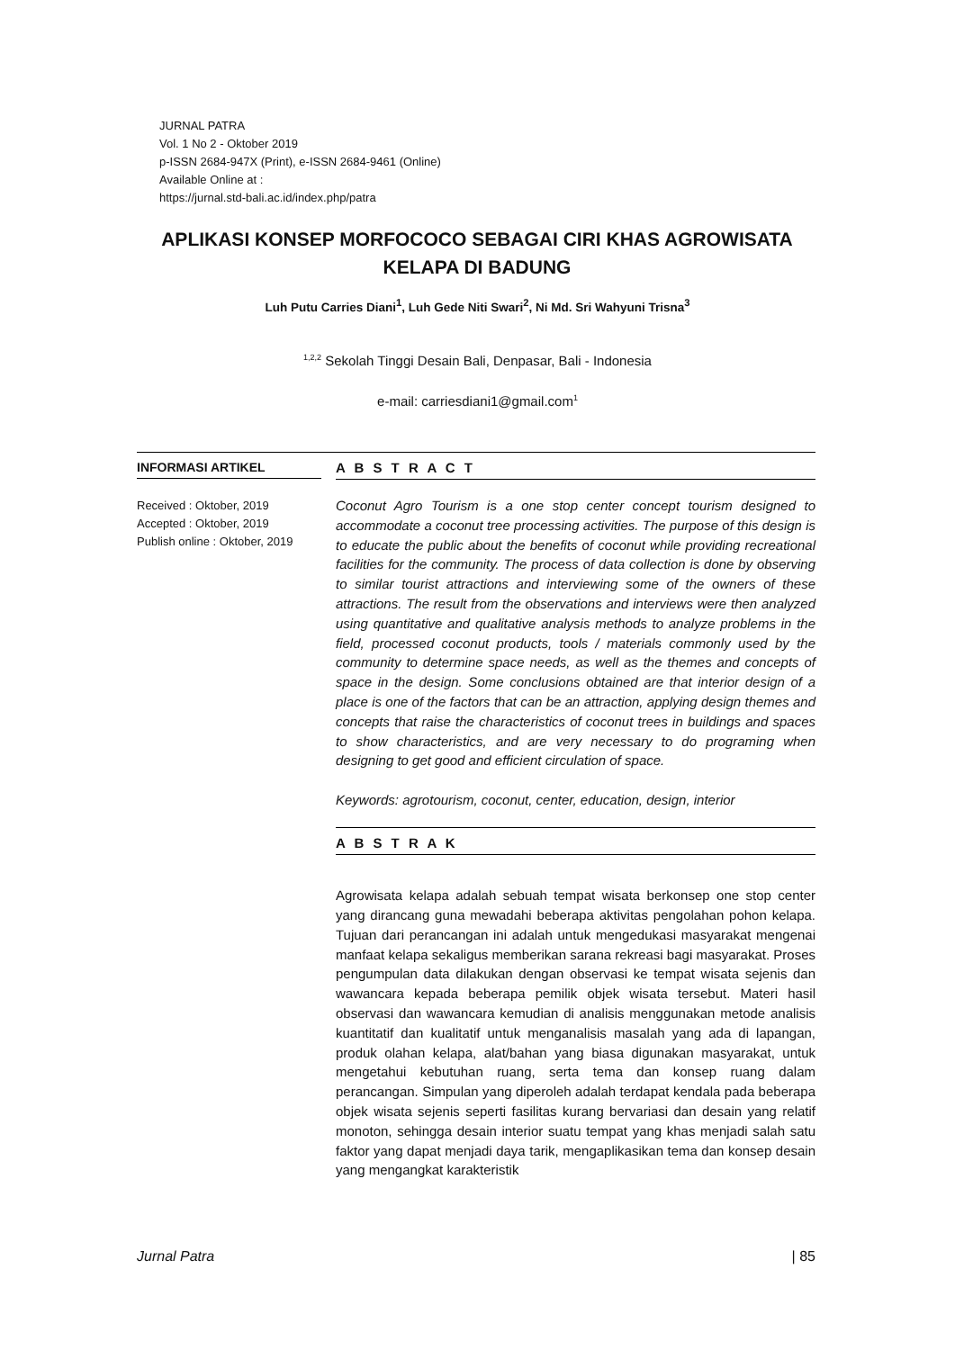JURNAL PATRA
Vol. 1 No 2 - Oktober 2019
p-ISSN 2684-947X (Print), e-ISSN 2684-9461 (Online)
Available Online at :
https://jurnal.std-bali.ac.id/index.php/patra
APLIKASI KONSEP MORFOCOCO SEBAGAI CIRI KHAS AGROWISATA KELAPA DI BADUNG
Luh Putu Carries Diani<sup>1</sup>, Luh Gede Niti Swari<sup>2</sup>, Ni Md. Sri Wahyuni Trisna<sup>3</sup>
<sup>1,2,2</sup> Sekolah Tinggi Desain Bali, Denpasar, Bali - Indonesia
e-mail: carriesdiani1@gmail.com<sup>1</sup>
INFORMASI ARTIKEL
Received : Oktober, 2019
Accepted : Oktober, 2019
Publish online : Oktober, 2019
A B S T R A C T
Coconut Agro Tourism is a one stop center concept tourism designed to accommodate a coconut tree processing activities. The purpose of this design is to educate the public about the benefits of coconut while providing recreational facilities for the community. The process of data collection is done by observing to similar tourist attractions and interviewing some of the owners of these attractions. The result from the observations and interviews were then analyzed using quantitative and qualitative analysis methods to analyze problems in the field, processed coconut products, tools / materials commonly used by the community to determine space needs, as well as the themes and concepts of space in the design. Some conclusions obtained are that interior design of a place is one of the factors that can be an attraction, applying design themes and concepts that raise the characteristics of coconut trees in buildings and spaces to show characteristics, and are very necessary to do programing when designing to get good and efficient circulation of space.
Keywords: agrotourism, coconut, center, education, design, interior
A B S T R A K
Agrowisata kelapa adalah sebuah tempat wisata berkonsep one stop center yang dirancang guna mewadahi beberapa aktivitas pengolahan pohon kelapa. Tujuan dari perancangan ini adalah untuk mengedukasi masyarakat mengenai manfaat kelapa sekaligus memberikan sarana rekreasi bagi masyarakat. Proses pengumpulan data dilakukan dengan observasi ke tempat wisata sejenis dan wawancara kepada beberapa pemilik objek wisata tersebut. Materi hasil observasi dan wawancara kemudian di analisis menggunakan metode analisis kuantitatif dan kualitatif untuk menganalisis masalah yang ada di lapangan, produk olahan kelapa, alat/bahan yang biasa digunakan masyarakat, untuk mengetahui kebutuhan ruang, serta tema dan konsep ruang dalam perancangan. Simpulan yang diperoleh adalah terdapat kendala pada beberapa objek wisata sejenis seperti fasilitas kurang bervariasi dan desain yang relatif monoton, sehingga desain interior suatu tempat yang khas menjadi salah satu faktor yang dapat menjadi daya tarik, mengaplikasikan tema dan konsep desain yang mengangkat karakteristik
Jurnal Patra | 85